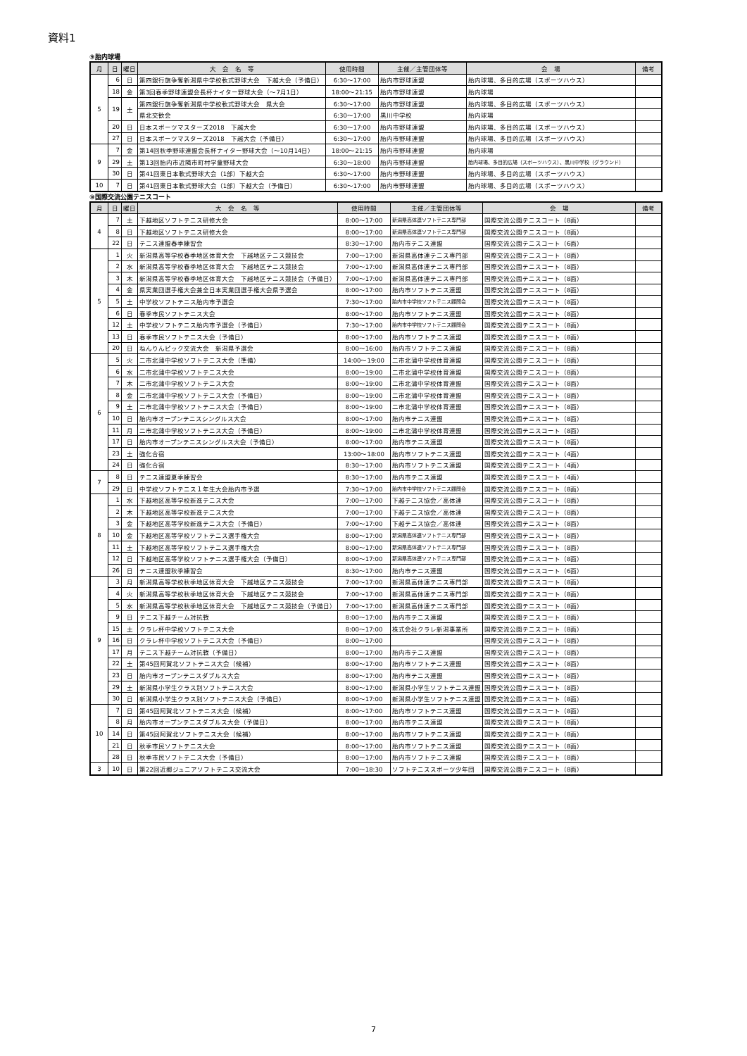資料1
⑨胎内球場
| 月 | 日 | 曜日 | 大 会 名 等 | 使用時間 | 主催／主管団体等 | 会 場 | 備考 |
| --- | --- | --- | --- | --- | --- | --- | --- |
| 5 | 6 | 日 | 第四銀行旗争奪新潟県中学校軟式野球大会 下越大会（予備日） | 6:30～17:00 | 胎内市野球連盟 | 胎内球場、多目的広場（スポーツハウス） | |
| | 18 | 金 | 第3回春季野球連盟会長杯ナイター野球大会（～7月1日） | 18:00～21:15 | 胎内市野球連盟 | 胎内球場 | |
| | 19 | 土 | 第四銀行旗争奪新潟県中学校軟式野球大会 県大会 | 6:30～17:00 | 胎内市野球連盟 | 胎内球場、多目的広場（スポーツハウス） | |
| | | | 県北交歓会 | 6:30～17:00 | 黒川中学校 | 胎内球場 | |
| | 20 | 日 | 日本スポーツマスターズ2018 下越大会 | 6:30～17:00 | 胎内市野球連盟 | 胎内球場、多目的広場（スポーツハウス） | |
| | 27 | 日 | 日本スポーツマスターズ2018 下越大会（予備日） | 6:30～17:00 | 胎内市野球連盟 | 胎内球場、多目的広場（スポーツハウス） | |
| 9 | 7 | 金 | 第14回秋季野球連盟会長杯ナイター野球大会（～10月14日） | 18:00～21:15 | 胎内市野球連盟 | 胎内球場 | |
| | 29 | 土 | 第13回胎内市近隣市町村学童野球大会 | 6:30～18:00 | 胎内市野球連盟 | 胎内球場、多目的広場（スポーツハウス）、黒川中学校（グラウンド） | |
| | 30 | 日 | 第41回東日本軟式野球大会（1部）下越大会 | 6:30～17:00 | 胎内市野球連盟 | 胎内球場、多目的広場（スポーツハウス） | |
| 10 | 7 | 日 | 第41回東日本軟式野球大会（1部）下越大会（予備日） | 6:30～17:00 | 胎内市野球連盟 | 胎内球場、多目的広場（スポーツハウス） | |
⑩国際交流公園テニスコート
| 月 | 日 | 曜日 | 大 会 名 等 | 使用時間 | 主催／主管団体等 | 会 場 | 備考 |
| --- | --- | --- | --- | --- | --- | --- | --- |
| 4 | 7 | 土 | 下越地区ソフトテニス研修大会 | 8:00～17:00 | 新潟県高体連ソフトテニス専門部 | 国際交流公園テニスコート（8面） | |
| | 8 | 日 | 下越地区ソフトテニス研修大会 | 8:00～17:00 | 新潟県高体連ソフトテニス専門部 | 国際交流公園テニスコート（8面） | |
| | 22 | 日 | テニス連盟春季練習会 | 8:30～17:00 | 胎内市テニス連盟 | 国際交流公園テニスコート（6面） | |
| 5 | 1 | 火 | 新潟県高等学校春季地区体育大会 下越地区テニス競技会 | 7:00～17:00 | 新潟県高体連テニス専門部 | 国際交流公園テニスコート（8面） | |
| | 2 | 水 | 新潟県高等学校春季地区体育大会 下越地区テニス競技会 | 7:00～17:00 | 新潟県高体連テニス専門部 | 国際交流公園テニスコート（8面） | |
| | 3 | 木 | 新潟県高等学校春季地区体育大会 下越地区テニス競技会（予備日） | 7:00～17:00 | 新潟県高体連テニス専門部 | 国際交流公園テニスコート（8面） | |
| | 4 | 金 | 県実業団選手権大会兼全日本実業団選手権大会県予選会 | 8:00～17:00 | 胎内市ソフトテニス連盟 | 国際交流公園テニスコート（8面） | |
| | 5 | 土 | 中学校ソフトテニス胎内市予選会 | 7:30～17:00 | 胎内市中学校ソフトテニス顧問会 | 国際交流公園テニスコート（8面） | |
| | 6 | 日 | 春季市民ソフトテニス大会 | 8:00～17:00 | 胎内市ソフトテニス連盟 | 国際交流公園テニスコート（8面） | |
| | 12 | 土 | 中学校ソフトテニス胎内市予選会（予備日） | 7:30～17:00 | 胎内市中学校ソフトテニス顧問会 | 国際交流公園テニスコート（8面） | |
| | 13 | 日 | 春季市民ソフトテニス大会（予備日） | 8:00～17:00 | 胎内市ソフトテニス連盟 | 国際交流公園テニスコート（8面） | |
| | 20 | 日 | ねんりんピック交流大会 新潟県予選会 | 8:00～16:00 | 胎内市ソフトテニス連盟 | 国際交流公園テニスコート（8面） | |
| 6 | 5 | 火 | 二市北蒲中学校ソフトテニス大会（準備） | 14:00～19:00 | 二市北蒲中学校体育連盟 | 国際交流公園テニスコート（8面） | |
| | 6 | 水 | 二市北蒲中学校ソフトテニス大会 | 8:00～19:00 | 二市北蒲中学校体育連盟 | 国際交流公園テニスコート（8面） | |
| | 7 | 木 | 二市北蒲中学校ソフトテニス大会 | 8:00～19:00 | 二市北蒲中学校体育連盟 | 国際交流公園テニスコート（8面） | |
| | 8 | 金 | 二市北蒲中学校ソフトテニス大会（予備日） | 8:00～19:00 | 二市北蒲中学校体育連盟 | 国際交流公園テニスコート（8面） | |
| | 9 | 土 | 二市北蒲中学校ソフトテニス大会（予備日） | 8:00～19:00 | 二市北蒲中学校体育連盟 | 国際交流公園テニスコート（8面） | |
| | 10 | 日 | 胎内市オープンテニスシングルス大会 | 8:00～17:00 | 胎内市テニス連盟 | 国際交流公園テニスコート（8面） | |
| | 11 | 月 | 二市北蒲中学校ソフトテニス大会（予備日） | 8:00～19:00 | 二市北蒲中学校体育連盟 | 国際交流公園テニスコート（8面） | |
| | 17 | 日 | 胎内市オープンテニスシングルス大会（予備日） | 8:00～17:00 | 胎内市テニス連盟 | 国際交流公園テニスコート（8面） | |
| | 23 | 土 | 強化合宿 | 13:00～18:00 | 胎内市ソフトテニス連盟 | 国際交流公園テニスコート（4面） | |
| | 24 | 日 | 強化合宿 | 8:30～17:00 | 胎内市ソフトテニス連盟 | 国際交流公園テニスコート（4面） | |
| 7 | 8 | 日 | テニス連盟夏季練習会 | 8:30～17:00 | 胎内市テニス連盟 | 国際交流公園テニスコート（4面） | |
| | 29 | 日 | 中学校ソフトテニス１年生大会胎内市予選 | 7:30～17:00 | 胎内市中学校ソフトテニス顧問会 | 国際交流公園テニスコート（8面） | |
| 8 | 1 | 水 | 下越地区高等学校新進テニス大会 | 7:00～17:00 | 下越テニス協会／高体連 | 国際交流公園テニスコート（8面） | |
| | 2 | 木 | 下越地区高等学校新進テニス大会 | 7:00～17:00 | 下越テニス協会／高体連 | 国際交流公園テニスコート（8面） | |
| | 3 | 金 | 下越地区高等学校新進テニス大会（予備日） | 7:00～17:00 | 下越テニス協会／高体連 | 国際交流公園テニスコート（8面） | |
| | 10 | 金 | 下越地区高等学校ソフトテニス選手権大会 | 8:00～17:00 | 新潟県高体連ソフトテニス専門部 | 国際交流公園テニスコート（8面） | |
| | 11 | 土 | 下越地区高等学校ソフトテニス選手権大会 | 8:00～17:00 | 新潟県高体連ソフトテニス専門部 | 国際交流公園テニスコート（8面） | |
| | 12 | 日 | 下越地区高等学校ソフトテニス選手権大会（予備日） | 8:00～17:00 | 新潟県高体連ソフトテニス専門部 | 国際交流公園テニスコート（8面） | |
| | 26 | 日 | テニス連盟秋季練習会 | 8:30～17:00 | 胎内市テニス連盟 | 国際交流公園テニスコート（6面） | |
| 9 | 3 | 月 | 新潟県高等学校秋季地区体育大会 下越地区テニス競技会 | 7:00～17:00 | 新潟県高体連テニス専門部 | 国際交流公園テニスコート（8面） | |
| | 4 | 火 | 新潟県高等学校秋季地区体育大会 下越地区テニス競技会 | 7:00～17:00 | 新潟県高体連テニス専門部 | 国際交流公園テニスコート（8面） | |
| | 5 | 水 | 新潟県高等学校秋季地区体育大会 下越地区テニス競技会（予備日） | 7:00～17:00 | 新潟県高体連テニス専門部 | 国際交流公園テニスコート（8面） | |
| | 9 | 日 | テニス下越チーム対抗戦 | 8:00～17:00 | 胎内市テニス連盟 | 国際交流公園テニスコート（8面） | |
| | 15 | 土 | クラレ杯中学校ソフトテニス大会 | 8:00～17:00 | 株式会社クラレ新潟事業所 | 国際交流公園テニスコート（8面） | |
| | 16 | 日 | クラレ杯中学校ソフトテニス大会（予備日） | 8:00～17:00 | | 国際交流公園テニスコート（8面） | |
| | 17 | 月 | テニス下越チーム対抗戦（予備日） | 8:00～17:00 | 胎内市テニス連盟 | 国際交流公園テニスコート（8面） | |
| | 22 | 土 | 第45回阿賀北ソフトテニス大会（候補） | 8:00～17:00 | 胎内市ソフトテニス連盟 | 国際交流公園テニスコート（8面） | |
| | 23 | 日 | 胎内市オープンテニスダブルス大会 | 8:00～17:00 | 胎内市テニス連盟 | 国際交流公園テニスコート（8面） | |
| | 29 | 土 | 新潟県小学生クラス別ソフトテニス大会 | 8:00～17:00 | 新潟県小学生ソフトテニス連盟 | 国際交流公園テニスコート（8面） | |
| | 30 | 日 | 新潟県小学生クラス別ソフトテニス大会（予備日） | 8:00～17:00 | 新潟県小学生ソフトテニス連盟 | 国際交流公園テニスコート（8面） | |
| 10 | 7 | 日 | 第45回阿賀北ソフトテニス大会（候補） | 8:00～17:00 | 胎内市ソフトテニス連盟 | 国際交流公園テニスコート（8面） | |
| | 8 | 月 | 胎内市オープンテニスダブルス大会（予備日） | 8:00～17:00 | 胎内市テニス連盟 | 国際交流公園テニスコート（8面） | |
| | 14 | 日 | 第45回阿賀北ソフトテニス大会（候補） | 8:00～17:00 | 胎内市ソフトテニス連盟 | 国際交流公園テニスコート（8面） | |
| | 21 | 日 | 秋季市民ソフトテニス大会 | 8:00～17:00 | 胎内市ソフトテニス連盟 | 国際交流公園テニスコート（8面） | |
| | 28 | 日 | 秋季市民ソフトテニス大会（予備日） | 8:00～17:00 | 胎内市ソフトテニス連盟 | 国際交流公園テニスコート（8面） | |
| 3 | 10 | 日 | 第22回近郷ジュニアソフトテニス交流大会 | 7:00～18:30 | ソフトテニススポーツ少年団 | 国際交流公園テニスコート（8面） | |
7